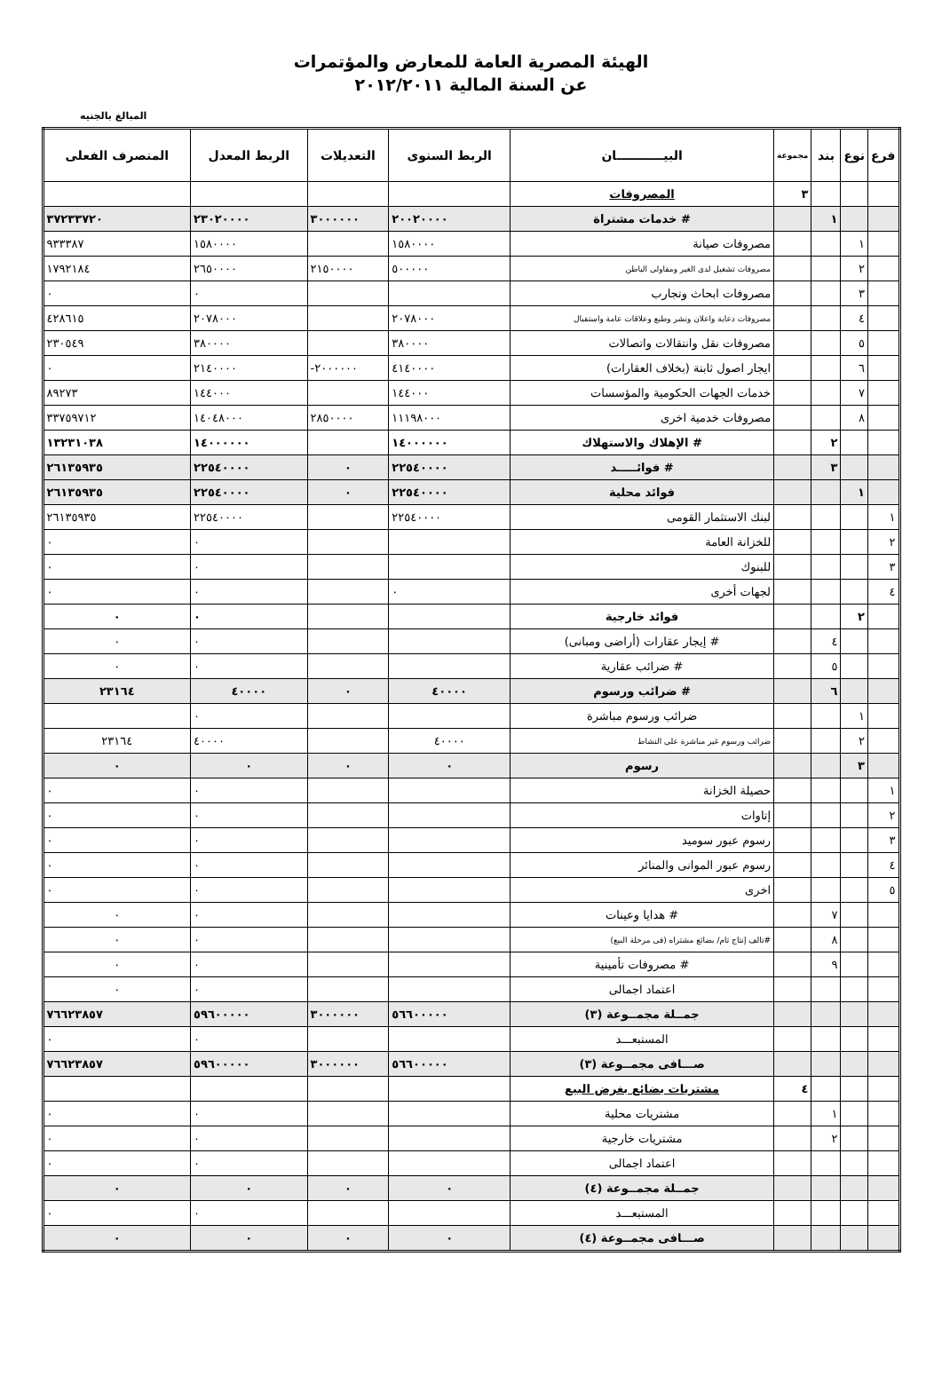الهيئة المصرية العامة للمعارض والمؤتمرات
عن السنة المالية ٢٠١٢/٢٠١١
المبالغ بالجنيه
| فرع | نوع | بند | مجموعة | البيـــــــــــان | الربط السنوى | التعديلات | الربط المعدل | المنصرف الفعلى |
| --- | --- | --- | --- | --- | --- | --- | --- | --- |
| | | | ٣ | المصروفات | | | | |
| | | ١ | | # خدمات مشتراة | ٢٠٠٢٠٠٠٠ | ٣٠٠٠٠٠٠ | ٢٣٠٢٠٠٠٠ | ٣٧٢٣٣٧٢٠ |
| | ١ | | | مصروفات صيانة | ١٥٨٠٠٠٠ | | ١٥٨٠٠٠٠ | ٩٣٣٣٨٧ |
| | ٢ | | | مصروفات تشغيل لدى الغير ومقاولى الباطن | ٥٠٠٠٠٠ | ٢١٥٠٠٠٠ | ٢٦٥٠٠٠٠ | ١٧٩٢١٨٤ |
| | ٣ | | | مصروفات ابحاث وتجارب | | | ٠ | ٠ |
| | ٤ | | | مصروفات دعاية واعلان ونشر وطبع وعلاقات عامة واستقبال | ٢٠٧٨٠٠٠ | | ٢٠٧٨٠٠٠ | ٤٢٨٦١٥ |
| | ٥ | | | مصروفات نقل وانتقالات واتصالات | ٣٨٠٠٠٠ | | ٣٨٠٠٠٠ | ٢٣٠٥٤٩ |
| | ٦ | | | ايجار اصول ثابتة (بخلاف العقارات) | ٤١٤٠٠٠٠ | -٢٠٠٠٠٠٠ | ٢١٤٠٠٠٠ | ٠ |
| | ٧ | | | خدمات الجهات الحكومية والمؤسسات | ١٤٤٠٠٠ | | ١٤٤٠٠٠ | ٨٩٢٧٣ |
| | ٨ | | | مصروفات خدمية اخرى | ١١١٩٨٠٠٠ | ٢٨٥٠٠٠٠ | ١٤٠٤٨٠٠٠ | ٣٣٧٥٩٧١٢ |
| | | ٢ | | # الإهلاك والاستهلاك | ١٤٠٠٠٠٠٠ | | ١٤٠٠٠٠٠٠ | ١٣٢٣١٠٣٨ |
| | | ٣ | | # فوائـــــد | ٢٢٥٤٠٠٠٠ | ٠ | ٢٢٥٤٠٠٠٠ | ٢٦١٣٥٩٣٥ |
| | ١ | | | فوائد محلية | ٢٢٥٤٠٠٠٠ | ٠ | ٢٢٥٤٠٠٠٠ | ٢٦١٣٥٩٣٥ |
| ١ | | | | لبنك الاستثمار القومى | ٢٢٥٤٠٠٠٠ | | ٢٢٥٤٠٠٠٠ | ٢٦١٣٥٩٣٥ |
| ٢ | | | | للخزانة العامة | | | ٠ | ٠ |
| ٣ | | | | للبنوك | | | ٠ | ٠ |
| ٤ | | | | لجهات أخرى | ٠ | | ٠ | ٠ |
| | ٢ | | | فوائد خارجية | | | ٠ | ٠ |
| | | ٤ | | # إيجار عقارات (أراضى ومبانى) | | | ٠ | ٠ |
| | | ٥ | | # ضرائب عقارية | | | ٠ | ٠ |
| | | ٦ | | # ضرائب ورسوم | ٤٠٠٠٠ | ٠ | ٤٠٠٠٠ | ٢٣١٦٤ |
| | ١ | | | ضرائب ورسوم مباشرة | | | ٠ | |
| | ٢ | | | ضرائب ورسوم غير مباشرة على النشاط | ٤٠٠٠٠ | | ٤٠٠٠٠ | ٢٣١٦٤ |
| | ٣ | | | رسوم | ٠ | ٠ | ٠ | ٠ |
| ١ | | | | حصيلة الخزانة | | | ٠ | ٠ |
| ٢ | | | | إتاوات | | | ٠ | ٠ |
| ٣ | | | | رسوم عبور سوميد | | | ٠ | ٠ |
| ٤ | | | | رسوم عبور الموانى والمنائر | | | ٠ | ٠ |
| ٥ | | | | اخرى | | | ٠ | ٠ |
| | | ٧ | | # هدايا وعينات | | | ٠ | ٠ |
| | | ٨ | | #تالف إنتاج تام/ بضائع مشتراه (فى مرحلة البيع) | | | ٠ | ٠ |
| | | ٩ | | # مصروفات تأمينية | | | ٠ | ٠ |
| | | | | اعتماد اجمالى | | | ٠ | ٠ |
| | | | | جمــلة مجمــوعة (٣) | ٥٦٦٠٠٠٠٠ | ٣٠٠٠٠٠٠ | ٥٩٦٠٠٠٠٠ | ٧٦٦٢٣٨٥٧ |
| | | | | المستبعـــد | | | ٠ | ٠ |
| | | | | صـــافى مجمــوعة (٣) | ٥٦٦٠٠٠٠٠ | ٣٠٠٠٠٠٠ | ٥٩٦٠٠٠٠٠ | ٧٦٦٢٣٨٥٧ |
| | | | ٤ | مشتريات بضائع بغرض البيع | | | | |
| | | ١ | | مشتريات محلية | | | ٠ | ٠ |
| | | ٢ | | مشتريات خارجية | | | ٠ | ٠ |
| | | | | اعتماد اجمالى | | | ٠ | ٠ |
| | | | | جمــلة مجمــوعة (٤) | ٠ | ٠ | ٠ | ٠ |
| | | | | المستبعـــد | | | ٠ | ٠ |
| | | | | صـــافى مجمــوعة (٤) | ٠ | ٠ | ٠ | ٠ |